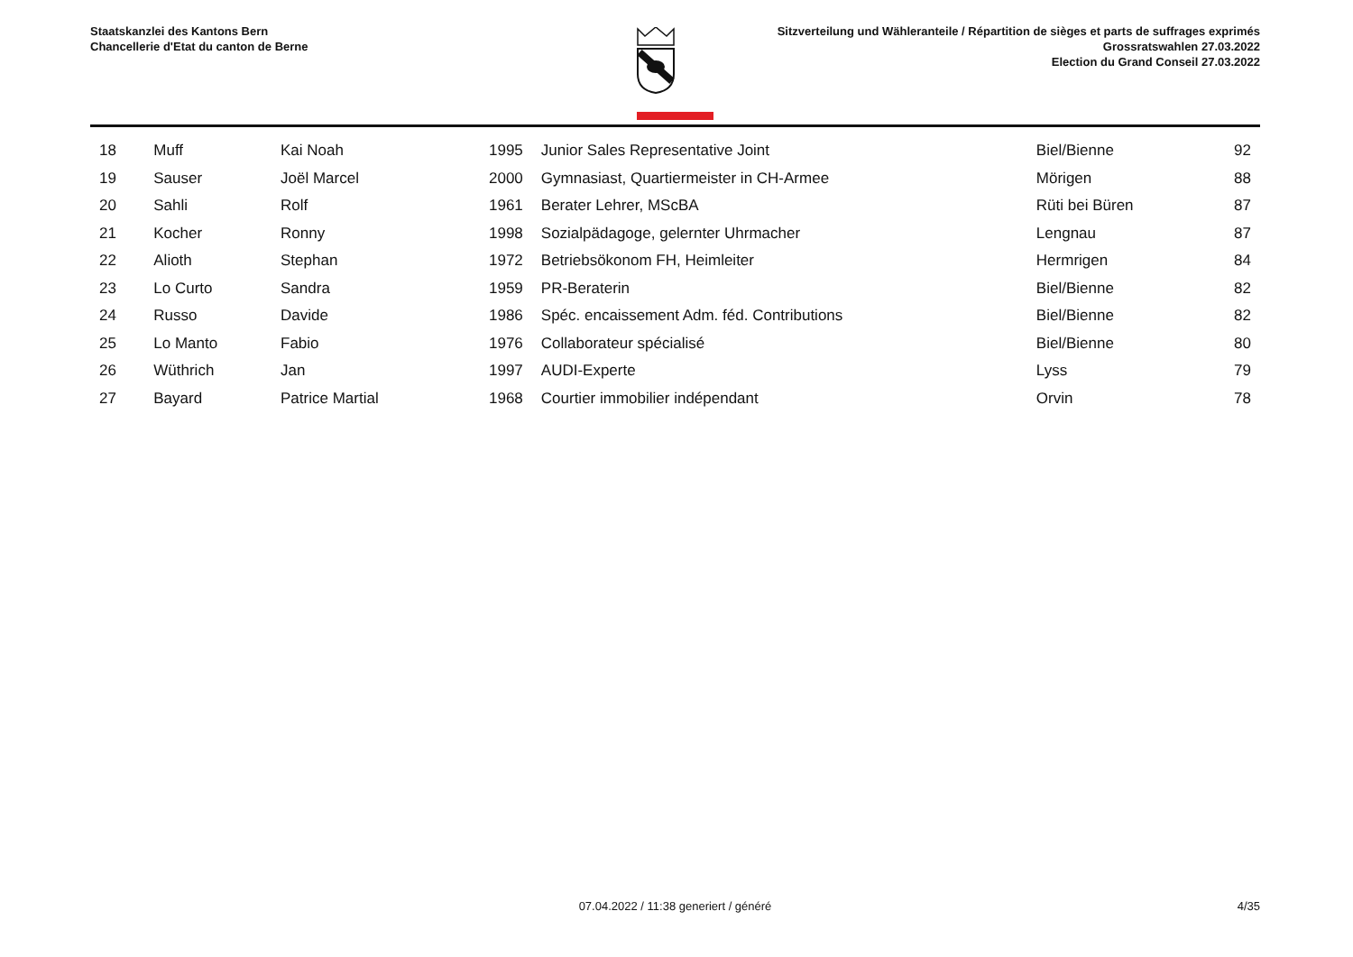Staatskanzlei des Kantons Bern
Chancellerie d'Etat du canton de Berne
Sitzverteilung und Wähleranteile / Répartition de sièges et parts de suffrages exprimés
Grossratswahlen 27.03.2022
Election du Grand Conseil 27.03.2022
| 18 | Muff | Kai Noah | 1995 | Junior Sales Representative Joint | Biel/Bienne | 92 |
| 19 | Sauser | Joël Marcel | 2000 | Gymnasiast, Quartiermeister in CH-Armee | Mörigen | 88 |
| 20 | Sahli | Rolf | 1961 | Berater Lehrer, MScBA | Rüti bei Büren | 87 |
| 21 | Kocher | Ronny | 1998 | Sozialpädagoge, gelernter Uhrmacher | Lengnau | 87 |
| 22 | Alioth | Stephan | 1972 | Betriebsökonom FH, Heimleiter | Hermrigen | 84 |
| 23 | Lo Curto | Sandra | 1959 | PR-Beraterin | Biel/Bienne | 82 |
| 24 | Russo | Davide | 1986 | Spéc. encaissement Adm. féd. Contributions | Biel/Bienne | 82 |
| 25 | Lo Manto | Fabio | 1976 | Collaborateur spécialisé | Biel/Bienne | 80 |
| 26 | Wüthrich | Jan | 1997 | AUDI-Experte | Lyss | 79 |
| 27 | Bayard | Patrice Martial | 1968 | Courtier immobilier indépendant | Orvin | 78 |
07.04.2022 / 11:38 generiert / généré 4/35